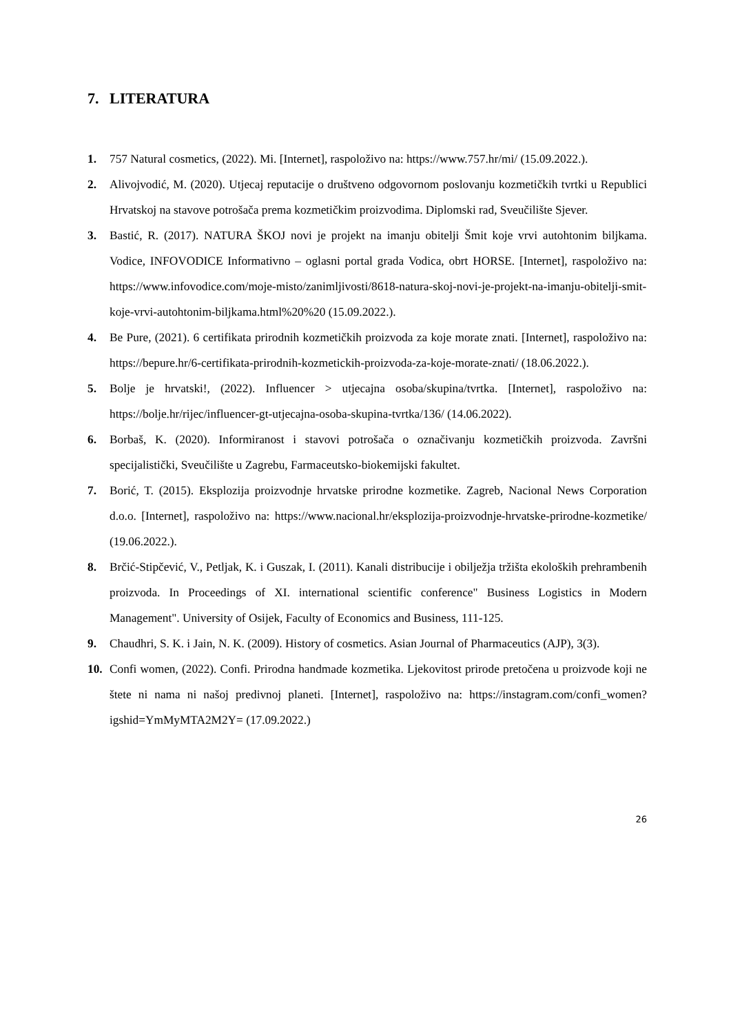7. LITERATURA
1. 757 Natural cosmetics, (2022). Mi. [Internet], raspoloživo na: https://www.757.hr/mi/ (15.09.2022.).
2. Alivojvodić, M. (2020). Utjecaj reputacije o društveno odgovornom poslovanju kozmetičkih tvrtki u Republici Hrvatskoj na stavove potrošača prema kozmetičkim proizvodima. Diplomski rad, Sveučilište Sjever.
3. Bastić, R. (2017). NATURA ŠKOJ novi je projekt na imanju obitelji Šmit koje vrvi autohtonim biljkama. Vodice, INFOVODICE Informativno – oglasni portal grada Vodica, obrt HORSE. [Internet], raspoloživo na: https://www.infovodice.com/moje-misto/zanimljivosti/8618-natura-skoj-novi-je-projekt-na-imanju-obitelji-smit-koje-vrvi-autohtonim-biljkama.html%20%20 (15.09.2022.).
4. Be Pure, (2021). 6 certifikata prirodnih kozmetičkih proizvoda za koje morate znati. [Internet], raspoloživo na: https://bepure.hr/6-certifikata-prirodnih-kozmetickih-proizvoda-za-koje-morate-znati/ (18.06.2022.).
5. Bolje je hrvatski!, (2022). Influencer > utjecajna osoba/skupina/tvrtka. [Internet], raspoloživo na: https://bolje.hr/rijec/influencer-gt-utjecajna-osoba-skupina-tvrtka/136/ (14.06.2022).
6. Borbaš, K. (2020). Informiranost i stavovi potrošača o označivanju kozmetičkih proizvoda. Završni specijalistički, Sveučilište u Zagrebu, Farmaceutsko-biokemijski fakultet.
7. Borić, T. (2015). Eksplozija proizvodnje hrvatske prirodne kozmetike. Zagreb, Nacional News Corporation d.o.o. [Internet], raspoloživo na: https://www.nacional.hr/eksplozija-proizvodnje-hrvatske-prirodne-kozmetike/ (19.06.2022.).
8. Brčić-Stipčević, V., Petljak, K. i Guszak, I. (2011). Kanali distribucije i obilježja tržišta ekoloških prehrambenih proizvoda. In Proceedings of XI. international scientific conference" Business Logistics in Modern Management". University of Osijek, Faculty of Economics and Business, 111-125.
9. Chaudhri, S. K. i Jain, N. K. (2009). History of cosmetics. Asian Journal of Pharmaceutics (AJP), 3(3).
10. Confi women, (2022). Confi. Prirodna handmade kozmetika. Ljekovitost prirode pretočena u proizvode koji ne štete ni nama ni našoj predivnoj planeti. [Internet], raspoloživo na: https://instagram.com/confi_women?igshid=YmMyMTA2M2Y= (17.09.2022.)
26